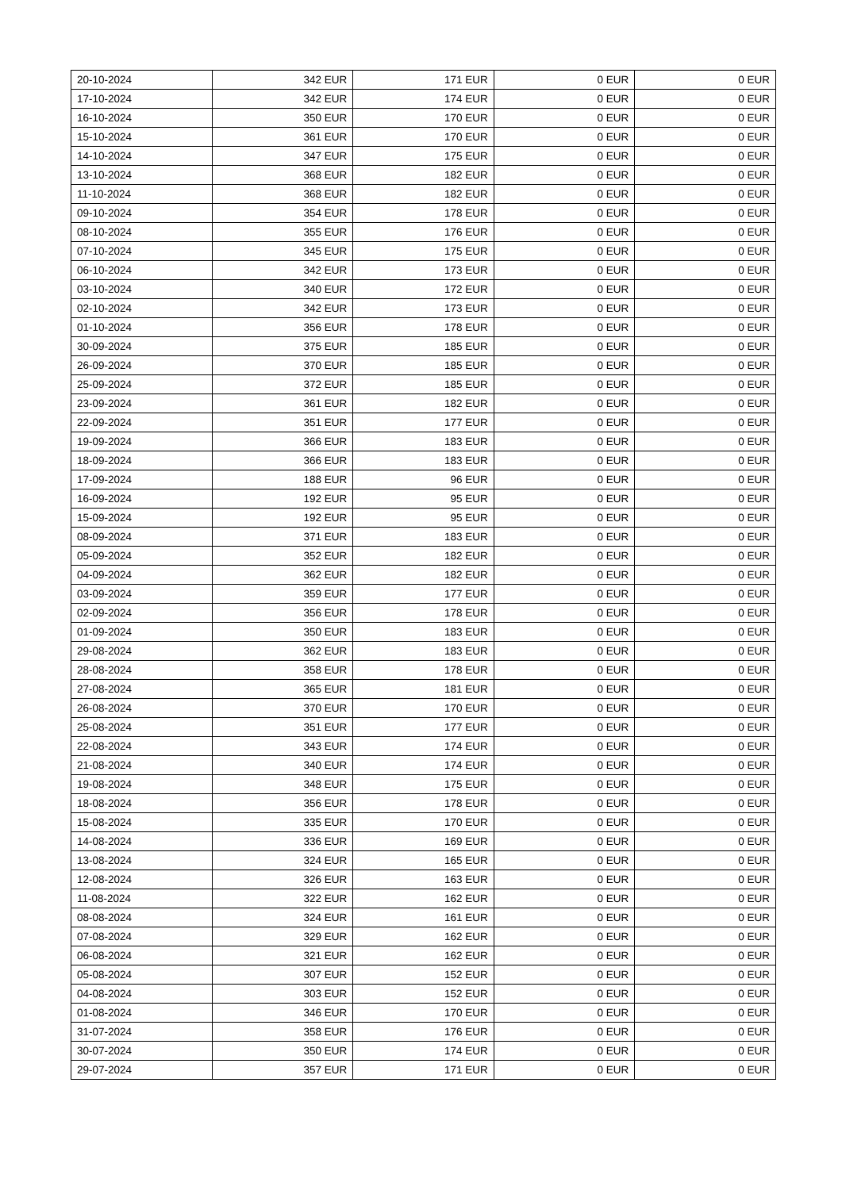| 20-10-2024 | 342 EUR | 171 EUR | 0 EUR | 0 EUR |
| 17-10-2024 | 342 EUR | 174 EUR | 0 EUR | 0 EUR |
| 16-10-2024 | 350 EUR | 170 EUR | 0 EUR | 0 EUR |
| 15-10-2024 | 361 EUR | 170 EUR | 0 EUR | 0 EUR |
| 14-10-2024 | 347 EUR | 175 EUR | 0 EUR | 0 EUR |
| 13-10-2024 | 368 EUR | 182 EUR | 0 EUR | 0 EUR |
| 11-10-2024 | 368 EUR | 182 EUR | 0 EUR | 0 EUR |
| 09-10-2024 | 354 EUR | 178 EUR | 0 EUR | 0 EUR |
| 08-10-2024 | 355 EUR | 176 EUR | 0 EUR | 0 EUR |
| 07-10-2024 | 345 EUR | 175 EUR | 0 EUR | 0 EUR |
| 06-10-2024 | 342 EUR | 173 EUR | 0 EUR | 0 EUR |
| 03-10-2024 | 340 EUR | 172 EUR | 0 EUR | 0 EUR |
| 02-10-2024 | 342 EUR | 173 EUR | 0 EUR | 0 EUR |
| 01-10-2024 | 356 EUR | 178 EUR | 0 EUR | 0 EUR |
| 30-09-2024 | 375 EUR | 185 EUR | 0 EUR | 0 EUR |
| 26-09-2024 | 370 EUR | 185 EUR | 0 EUR | 0 EUR |
| 25-09-2024 | 372 EUR | 185 EUR | 0 EUR | 0 EUR |
| 23-09-2024 | 361 EUR | 182 EUR | 0 EUR | 0 EUR |
| 22-09-2024 | 351 EUR | 177 EUR | 0 EUR | 0 EUR |
| 19-09-2024 | 366 EUR | 183 EUR | 0 EUR | 0 EUR |
| 18-09-2024 | 366 EUR | 183 EUR | 0 EUR | 0 EUR |
| 17-09-2024 | 188 EUR | 96 EUR | 0 EUR | 0 EUR |
| 16-09-2024 | 192 EUR | 95 EUR | 0 EUR | 0 EUR |
| 15-09-2024 | 192 EUR | 95 EUR | 0 EUR | 0 EUR |
| 08-09-2024 | 371 EUR | 183 EUR | 0 EUR | 0 EUR |
| 05-09-2024 | 352 EUR | 182 EUR | 0 EUR | 0 EUR |
| 04-09-2024 | 362 EUR | 182 EUR | 0 EUR | 0 EUR |
| 03-09-2024 | 359 EUR | 177 EUR | 0 EUR | 0 EUR |
| 02-09-2024 | 356 EUR | 178 EUR | 0 EUR | 0 EUR |
| 01-09-2024 | 350 EUR | 183 EUR | 0 EUR | 0 EUR |
| 29-08-2024 | 362 EUR | 183 EUR | 0 EUR | 0 EUR |
| 28-08-2024 | 358 EUR | 178 EUR | 0 EUR | 0 EUR |
| 27-08-2024 | 365 EUR | 181 EUR | 0 EUR | 0 EUR |
| 26-08-2024 | 370 EUR | 170 EUR | 0 EUR | 0 EUR |
| 25-08-2024 | 351 EUR | 177 EUR | 0 EUR | 0 EUR |
| 22-08-2024 | 343 EUR | 174 EUR | 0 EUR | 0 EUR |
| 21-08-2024 | 340 EUR | 174 EUR | 0 EUR | 0 EUR |
| 19-08-2024 | 348 EUR | 175 EUR | 0 EUR | 0 EUR |
| 18-08-2024 | 356 EUR | 178 EUR | 0 EUR | 0 EUR |
| 15-08-2024 | 335 EUR | 170 EUR | 0 EUR | 0 EUR |
| 14-08-2024 | 336 EUR | 169 EUR | 0 EUR | 0 EUR |
| 13-08-2024 | 324 EUR | 165 EUR | 0 EUR | 0 EUR |
| 12-08-2024 | 326 EUR | 163 EUR | 0 EUR | 0 EUR |
| 11-08-2024 | 322 EUR | 162 EUR | 0 EUR | 0 EUR |
| 08-08-2024 | 324 EUR | 161 EUR | 0 EUR | 0 EUR |
| 07-08-2024 | 329 EUR | 162 EUR | 0 EUR | 0 EUR |
| 06-08-2024 | 321 EUR | 162 EUR | 0 EUR | 0 EUR |
| 05-08-2024 | 307 EUR | 152 EUR | 0 EUR | 0 EUR |
| 04-08-2024 | 303 EUR | 152 EUR | 0 EUR | 0 EUR |
| 01-08-2024 | 346 EUR | 170 EUR | 0 EUR | 0 EUR |
| 31-07-2024 | 358 EUR | 176 EUR | 0 EUR | 0 EUR |
| 30-07-2024 | 350 EUR | 174 EUR | 0 EUR | 0 EUR |
| 29-07-2024 | 357 EUR | 171 EUR | 0 EUR | 0 EUR |